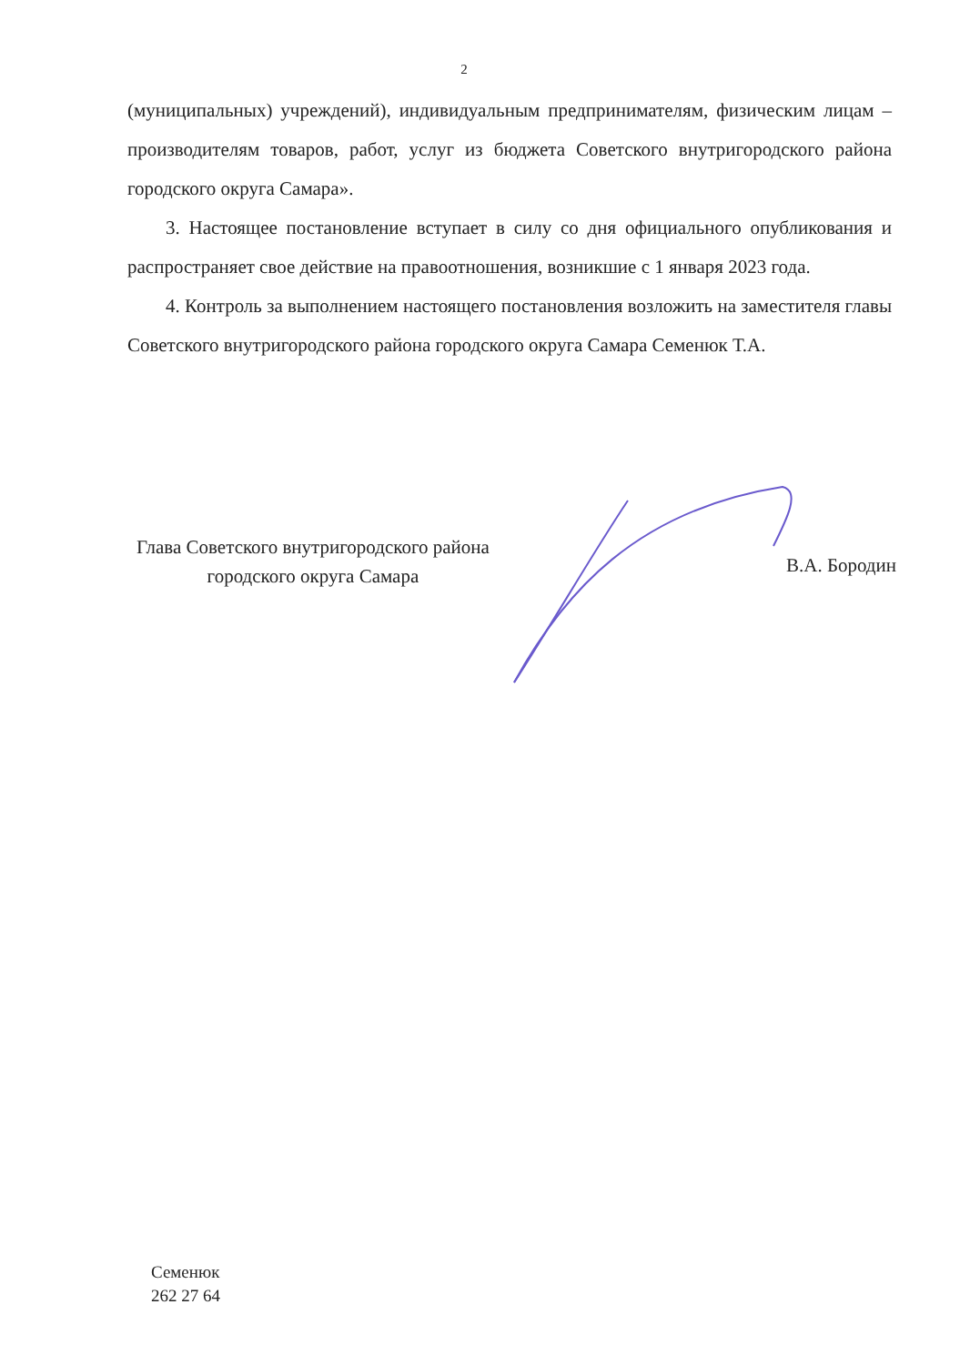2
(муниципальных) учреждений), индивидуальным предпринимателям, физическим лицам – производителям товаров, работ, услуг из бюджета Советского внутригородского района городского округа Самара».
3. Настоящее постановление вступает в силу со дня официального опубликования и распространяет свое действие на правоотношения, возникшие с 1 января 2023 года.
4. Контроль за выполнением настоящего постановления возложить на заместителя главы Советского внутригородского района городского округа Самара Семенюк Т.А.
Глава Советского внутригородского района
городского округа Самара
В.А. Бородин
Семенюк
262 27 64